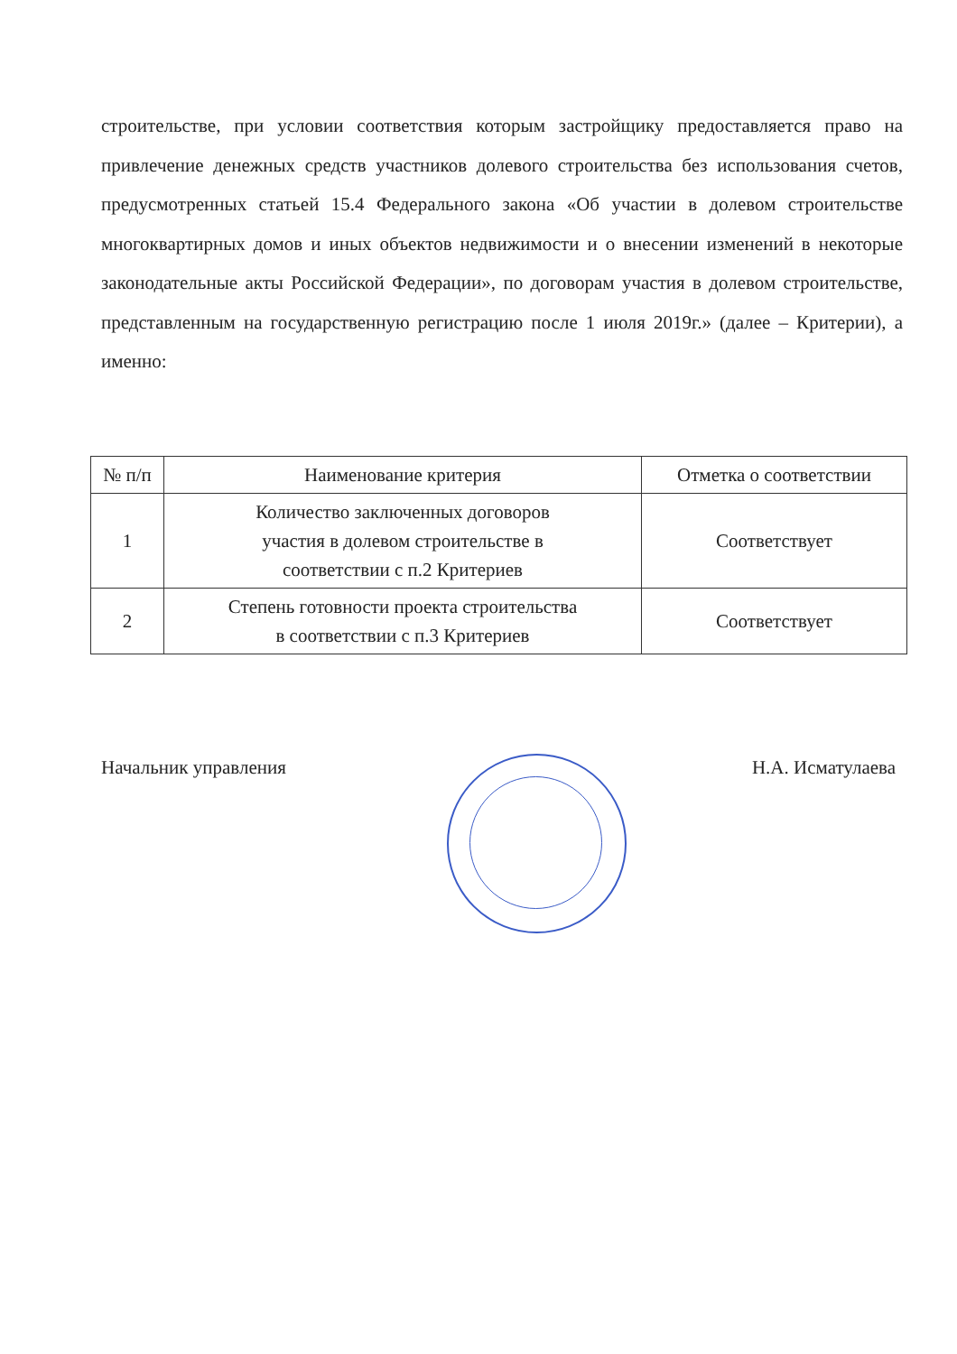строительстве, при условии соответствия которым застройщику предоставляется право на привлечение денежных средств участников долевого строительства без использования счетов, предусмотренных статьей 15.4 Федерального закона «Об участии в долевом строительстве многоквартирных домов и иных объектов недвижимости и о внесении изменений в некоторые законодательные акты Российской Федерации», по договорам участия в долевом строительстве, представленным на государственную регистрацию после 1 июля 2019г.» (далее – Критерии), а именно:
| № п/п | Наименование критерия | Отметка о соответствии |
| --- | --- | --- |
| 1 | Количество заключенных договоров участия в долевом строительстве в соответствии с п.2 Критериев | Соответствует |
| 2 | Степень готовности проекта строительства в соответствии с п.3 Критериев | Соответствует |
Начальник управления Н.А. Исматулаева